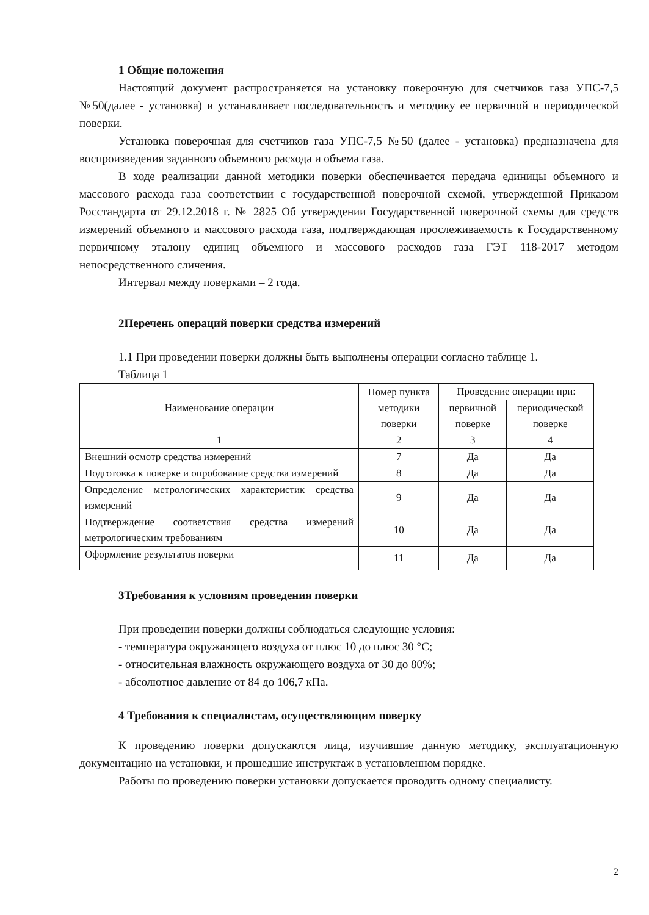1 Общие положения
Настоящий документ распространяется на установку поверочную для счетчиков газа УПС-7,5 №50(далее - установка) и устанавливает последовательность и методику ее первичной и периодической поверки.
Установка поверочная для счетчиков газа УПС-7,5 №50 (далее - установка) предназначена для воспроизведения заданного объемного расхода и объема газа.
В ходе реализации данной методики поверки обеспечивается передача единицы объемного и массового расхода газа соответствии с государственной поверочной схемой, утвержденной Приказом Росстандарта от 29.12.2018 г. № 2825 Об утверждении Государственной поверочной схемы для средств измерений объемного и массового расхода газа, подтверждающая прослеживаемость к Государственному первичному эталону единиц объемного и массового расходов газа ГЭТ 118-2017 методом непосредственного сличения.
Интервал между поверками – 2 года.
2Перечень операций поверки средства измерений
1.1 При проведении поверки должны быть выполнены операции согласно таблице 1.
Таблица 1
| Наименование операции | Номер пункта методики поверки | Проведение операции при: | |
| --- | --- | --- | --- |
| | | первичной поверке | периодической поверке |
| 1 | 2 | 3 | 4 |
| Внешний осмотр средства измерений | 7 | Да | Да |
| Подготовка к поверке и опробование средства измерений | 8 | Да | Да |
| Определение метрологических характеристик средства измерений | 9 | Да | Да |
| Подтверждение соответствия средства измерений метрологическим требованиям | 10 | Да | Да |
| Оформление результатов поверки | 11 | Да | Да |
3Требования к условиям проведения поверки
При проведении поверки должны соблюдаться следующие условия:
- температура окружающего воздуха от плюс 10 до плюс 30 °С;
- относительная влажность окружающего воздуха от 30 до 80%;
- абсолютное давление от 84 до 106,7 кПа.
4 Требования к специалистам, осуществляющим поверку
К проведению поверки допускаются лица, изучившие данную методику, эксплуатационную документацию на установки, и прошедшие инструктаж в установленном порядке.
Работы по проведению поверки установки допускается проводить одному специалисту.
2